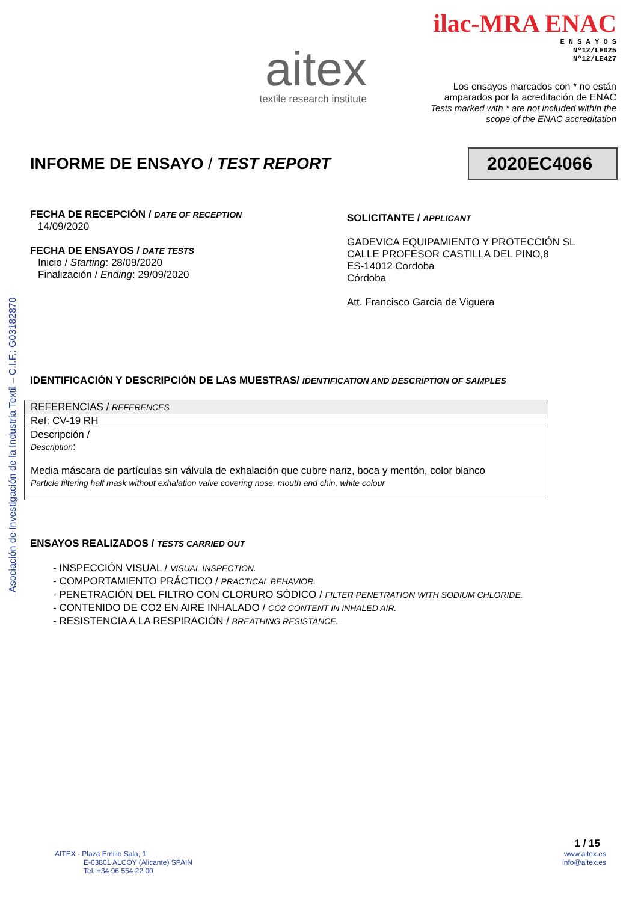Asociación de Investigación de la Industria Textil – C.I.F.: G03182870
aitex
textile research institute
ilac-MRA ENAC
E N S A Y O S
Nº12/LE025
Nº12/LE427
Los ensayos marcados con * no están amparados por la acreditación de ENAC
Tests marked with * are not included within the scope of the ENAC accreditation
INFORME DE ENSAYO / TEST REPORT
2020EC4066
FECHA DE RECEPCIÓN / DATE OF RECEPTION
14/09/2020
FECHA DE ENSAYOS / DATE TESTS
Inicio / Starting: 28/09/2020
Finalización / Ending: 29/09/2020
SOLICITANTE / APPLICANT
GADEVICA EQUIPAMIENTO Y PROTECCIÓN SL
CALLE PROFESOR CASTILLA DEL PINO,8
ES-14012 Cordoba
Córdoba
Att. Francisco Garcia de Viguera
IDENTIFICACIÓN Y DESCRIPCIÓN DE LAS MUESTRAS/ IDENTIFICATION AND DESCRIPTION OF SAMPLES
| REFERENCIAS / REFERENCES |
| Ref: CV-19 RH |
| Descripción / Description : Media máscara de partículas sin válvula de exhalación que cubre nariz, boca y mentón, color blanco Particle filtering half mask without exhalation valve covering nose, mouth and chin, white colour |
ENSAYOS REALIZADOS / TESTS CARRIED OUT
- INSPECCIÓN VISUAL / VISUAL INSPECTION.
- COMPORTAMIENTO PRÁCTICO / PRACTICAL BEHAVIOR.
- PENETRACIÓN DEL FILTRO CON CLORURO SÓDICO / FILTER PENETRATION WITH SODIUM CHLORIDE.
- CONTENIDO DE CO2 EN AIRE INHALADO / CO2 CONTENT IN INHALED AIR.
- RESISTENCIA A LA RESPIRACIÓN / BREATHING RESISTANCE.
AITEX - Plaza Emilio Sala, 1
E-03801 ALCOY (Alicante) SPAIN
Tel.:+34 96 554 22 00
1 / 15
www.aitex.es
info@aitex.es